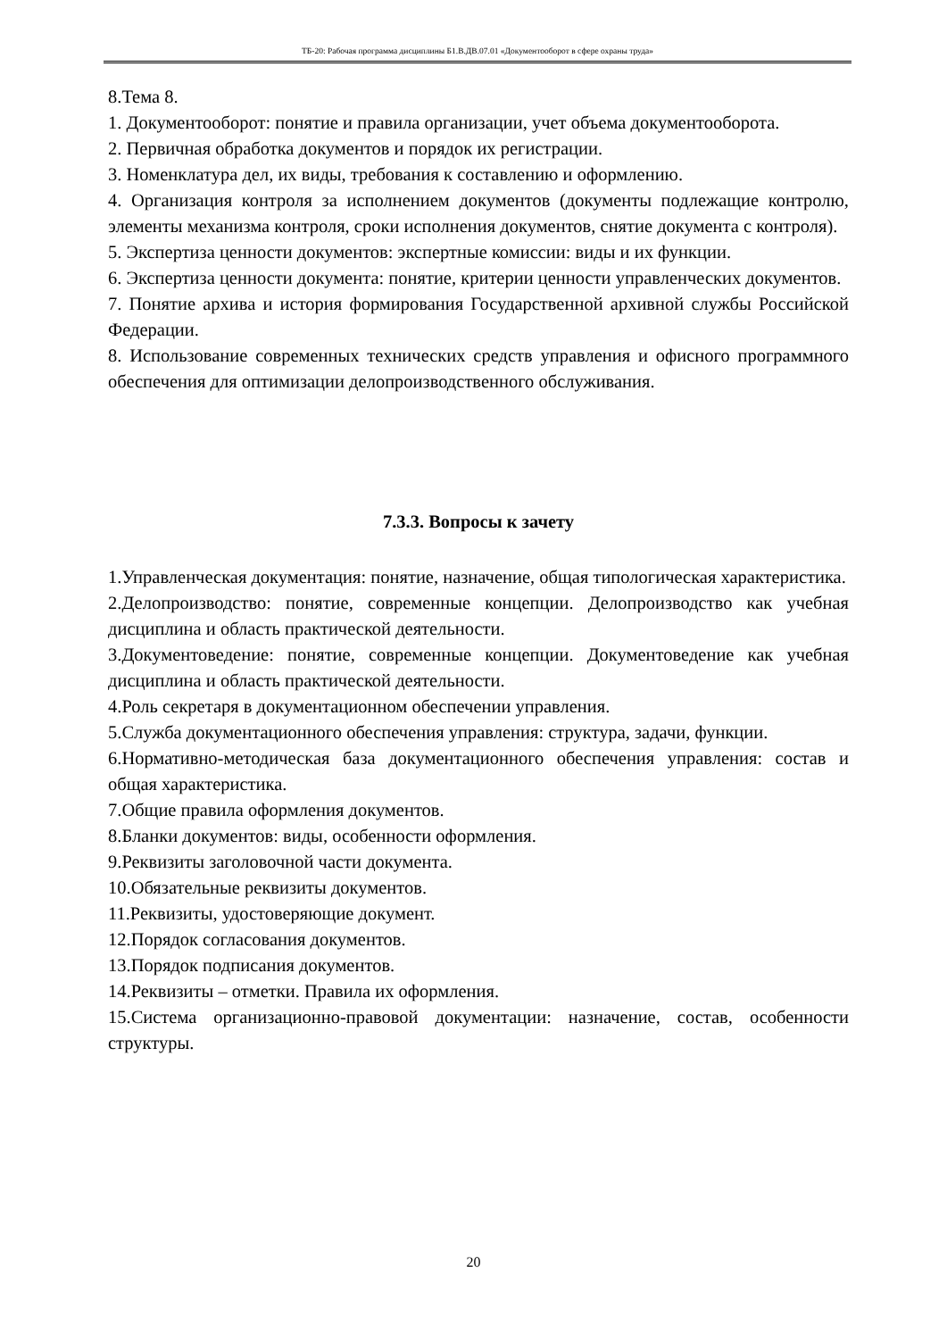ТБ-20: Рабочая программа дисциплины Б1.В.ДВ.07.01 «Документооборот в сфере охраны труда»
8.Тема 8.
1. Документооборот: понятие и правила организации, учет объема документооборота.
2. Первичная обработка документов и порядок их регистрации.
3. Номенклатура дел, их виды, требования к составлению и оформлению.
4. Организация контроля за исполнением документов (документы подлежащие контролю, элементы механизма контроля, сроки исполнения документов, снятие документа с контроля).
5. Экспертиза ценности документов: экспертные комиссии: виды и их функции.
6. Экспертиза ценности документа: понятие, критерии ценности управленческих документов.
7. Понятие архива и история формирования Государственной архивной службы Российской Федерации.
8. Использование современных технических средств управления и офисного программного обеспечения для оптимизации делопроизводственного обслуживания.
7.3.3. Вопросы к зачету
1.Управленческая документация: понятие, назначение, общая типологическая характеристика.
2.Делопроизводство: понятие, современные концепции. Делопроизводство как учебная дисциплина и область практической деятельности.
3.Документоведение: понятие, современные концепции. Документоведение как учебная дисциплина и область практической деятельности.
4.Роль секретаря в документационном обеспечении управления.
5.Служба документационного обеспечения управления: структура, задачи, функции.
6.Нормативно-методическая база документационного обеспечения управления: состав и общая характеристика.
7.Общие правила оформления документов.
8.Бланки документов: виды, особенности оформления.
9.Реквизиты заголовочной части документа.
10.Обязательные реквизиты документов.
11.Реквизиты, удостоверяющие документ.
12.Порядок согласования документов.
13.Порядок подписания документов.
14.Реквизиты – отметки. Правила их оформления.
15.Система организационно-правовой документации: назначение, состав, особенности структуры.
20